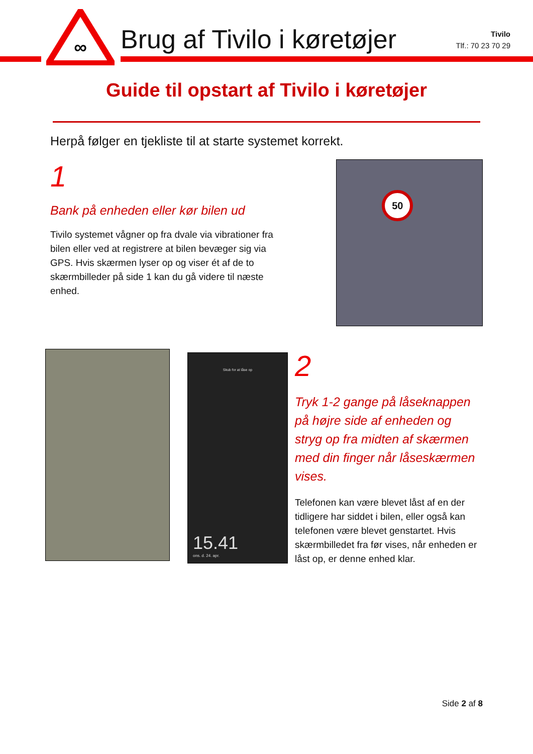∞
Brug af Tivilo i køretøjer
Tivilo
Tlf.: 70 23 70 29
Guide til opstart af Tivilo i køretøjer
Herpå følger en tjekliste til at starte systemet korrekt.
1
Bank på enheden eller kør bilen ud
Tivilo systemet vågner op fra dvale via vibrationer fra bilen eller ved at registrere at bilen bevæger sig via GPS. Hvis skærmen lyser op og viser ét af de to skærmbilleder på side 1 kan du gå videre til næste enhed.
50
Skub for at låse op
15.41
ons. d. 24. apr.
2
Tryk 1-2 gange på låseknappen på højre side af enheden og stryg op fra midten af skærmen med din finger når låseskærmen vises.
Telefonen kan være blevet låst af en der tidligere har siddet i bilen, eller også kan telefonen være blevet genstartet. Hvis skærmbilledet fra før vises, når enheden er låst op, er denne enhed klar.
Side 2 af 8